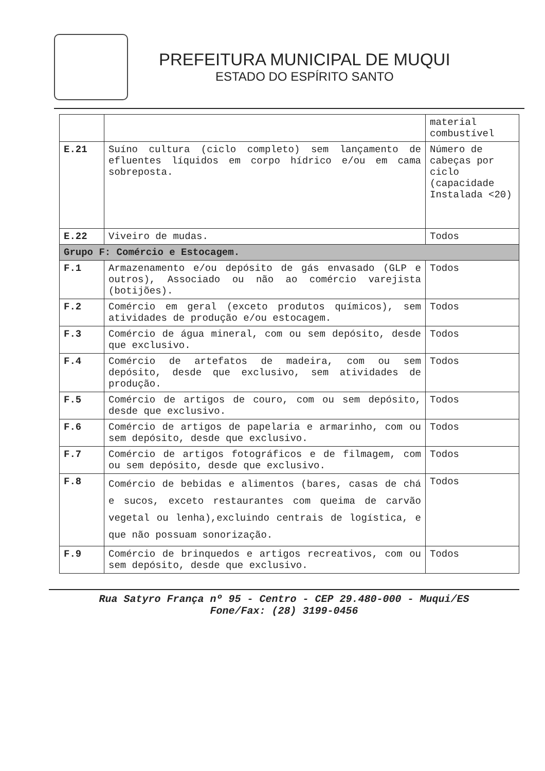PREFEITURA MUNICIPAL DE MUQUI
ESTADO DO ESPÍRITO SANTO
| | | material combustível |
| E.21 | Suíno cultura (ciclo completo) sem lançamento de efluentes líquidos em corpo hídrico e/ou em cama sobreposta. | Número de cabeças por ciclo (capacidade Instalada <20) |
| E.22 | Viveiro de mudas. | Todos |
| Grupo F: Comércio e Estocagem. | | |
| F.1 | Armazenamento e/ou depósito de gás envasado (GLP e outros), Associado ou não ao comércio varejista (botijões). | Todos |
| F.2 | Comércio em geral (exceto produtos químicos), sem atividades de produção e/ou estocagem. | Todos |
| F.3 | Comércio de água mineral, com ou sem depósito, desde que exclusivo. | Todos |
| F.4 | Comércio de artefatos de madeira, com ou sem depósito, desde que exclusivo, sem atividades de produção. | Todos |
| F.5 | Comércio de artigos de couro, com ou sem depósito, desde que exclusivo. | Todos |
| F.6 | Comércio de artigos de papelaria e armarinho, com ou sem depósito, desde que exclusivo. | Todos |
| F.7 | Comércio de artigos fotográficos e de filmagem, com ou sem depósito, desde que exclusivo. | Todos |
| F.8 | Comércio de bebidas e alimentos (bares, casas de chá e sucos, exceto restaurantes com queima de carvão vegetal ou lenha),excluindo centrais de logística, e que não possuam sonorização. | Todos |
| F.9 | Comércio de brinquedos e artigos recreativos, com ou sem depósito, desde que exclusivo. | Todos |
Rua Satyro França nº 95 - Centro - CEP 29.480-000 - Muqui/ES
Fone/Fax: (28) 3199-0456